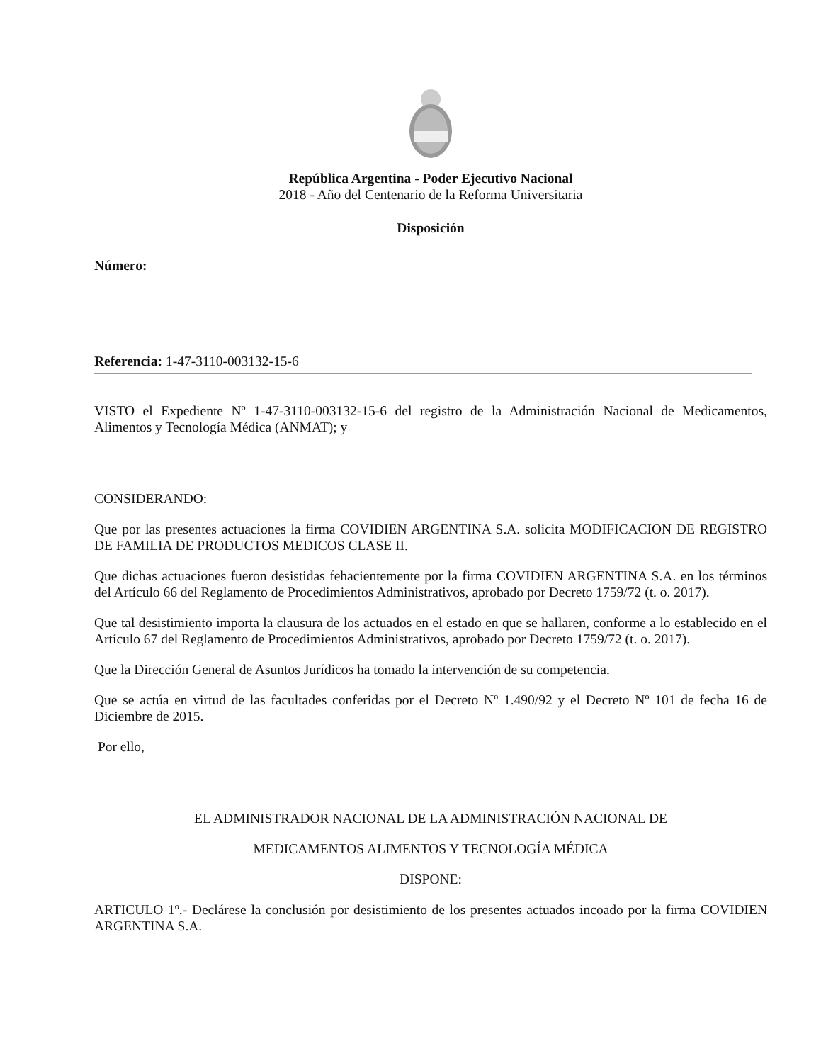República Argentina - Poder Ejecutivo Nacional
2018 - Año del Centenario de la Reforma Universitaria
Disposición
Número:
Referencia: 1-47-3110-003132-15-6
VISTO el Expediente Nº 1-47-3110-003132-15-6 del registro de la Administración Nacional de Medicamentos, Alimentos y Tecnología Médica (ANMAT); y
CONSIDERANDO:
Que por las presentes actuaciones la firma COVIDIEN ARGENTINA S.A. solicita MODIFICACION DE REGISTRO DE FAMILIA DE PRODUCTOS MEDICOS CLASE II.
Que dichas actuaciones fueron desistidas fehacientemente por la firma COVIDIEN ARGENTINA S.A. en los términos del Artículo 66 del Reglamento de Procedimientos Administrativos, aprobado por Decreto 1759/72 (t. o. 2017).
Que tal desistimiento importa la clausura de los actuados en el estado en que se hallaren, conforme a lo establecido en el Artículo 67 del Reglamento de Procedimientos Administrativos, aprobado por Decreto 1759/72 (t. o. 2017).
Que la Dirección General de Asuntos Jurídicos ha tomado la intervención de su competencia.
Que se actúa en virtud de las facultades conferidas por el Decreto Nº 1.490/92 y el Decreto Nº 101 de fecha 16 de Diciembre de 2015.
Por ello,
EL ADMINISTRADOR NACIONAL DE LA ADMINISTRACIÓN NACIONAL DE
MEDICAMENTOS ALIMENTOS Y TECNOLOGÍA MÉDICA
DISPONE:
ARTICULO 1º.- Declárese la conclusión por desistimiento de los presentes actuados incoado por la firma COVIDIEN ARGENTINA S.A.